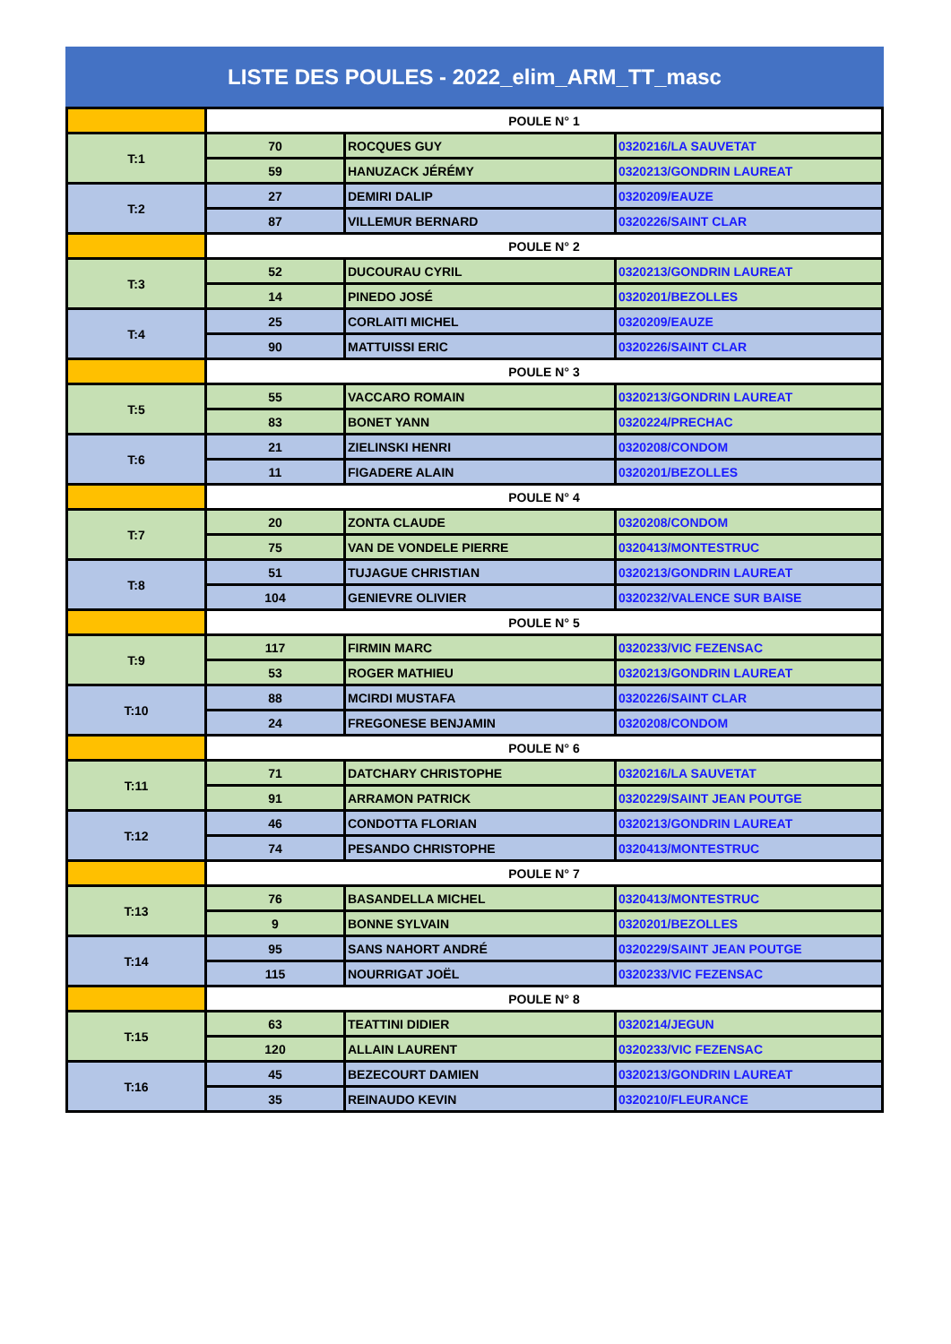LISTE DES POULES - 2022_elim_ARM_TT_masc
| | POULE N° 1 | | |
| T:1 | 70 | ROCQUES GUY | 0320216/LA SAUVETAT |
| | 59 | HANUZACK JÉRÉMY | 0320213/GONDRIN LAUREAT |
| T:2 | 27 | DEMIRI DALIP | 0320209/EAUZE |
| | 87 | VILLEMUR BERNARD | 0320226/SAINT CLAR |
| | POULE N° 2 | | |
| T:3 | 52 | DUCOURAU CYRIL | 0320213/GONDRIN LAUREAT |
| | 14 | PINEDO JOSÉ | 0320201/BEZOLLES |
| T:4 | 25 | CORLAITI MICHEL | 0320209/EAUZE |
| | 90 | MATTUISSI ERIC | 0320226/SAINT CLAR |
| | POULE N° 3 | | |
| T:5 | 55 | VACCARO ROMAIN | 0320213/GONDRIN LAUREAT |
| | 83 | BONET YANN | 0320224/PRECHAC |
| T:6 | 21 | ZIELINSKI HENRI | 0320208/CONDOM |
| | 11 | FIGADERE ALAIN | 0320201/BEZOLLES |
| | POULE N° 4 | | |
| T:7 | 20 | ZONTA CLAUDE | 0320208/CONDOM |
| | 75 | VAN DE VONDELE PIERRE | 0320413/MONTESTRUC |
| T:8 | 51 | TUJAGUE CHRISTIAN | 0320213/GONDRIN LAUREAT |
| | 104 | GENIEVRE OLIVIER | 0320232/VALENCE SUR BAISE |
| | POULE N° 5 | | |
| T:9 | 117 | FIRMIN MARC | 0320233/VIC FEZENSAC |
| | 53 | ROGER MATHIEU | 0320213/GONDRIN LAUREAT |
| T:10 | 88 | MCIRDI MUSTAFA | 0320226/SAINT CLAR |
| | 24 | FREGONESE BENJAMIN | 0320208/CONDOM |
| | POULE N° 6 | | |
| T:11 | 71 | DATCHARY CHRISTOPHE | 0320216/LA SAUVETAT |
| | 91 | ARRAMON PATRICK | 0320229/SAINT JEAN POUTGE |
| T:12 | 46 | CONDOTTA FLORIAN | 0320213/GONDRIN LAUREAT |
| | 74 | PESANDO CHRISTOPHE | 0320413/MONTESTRUC |
| | POULE N° 7 | | |
| T:13 | 76 | BASANDELLA MICHEL | 0320413/MONTESTRUC |
| | 9 | BONNE SYLVAIN | 0320201/BEZOLLES |
| T:14 | 95 | SANS NAHORT ANDRÉ | 0320229/SAINT JEAN POUTGE |
| | 115 | NOURRIGAT JOËL | 0320233/VIC FEZENSAC |
| | POULE N° 8 | | |
| T:15 | 63 | TEATTINI DIDIER | 0320214/JEGUN |
| | 120 | ALLAIN LAURENT | 0320233/VIC FEZENSAC |
| T:16 | 45 | BEZECOURT DAMIEN | 0320213/GONDRIN LAUREAT |
| | 35 | REINAUDO KEVIN | 0320210/FLEURANCE |